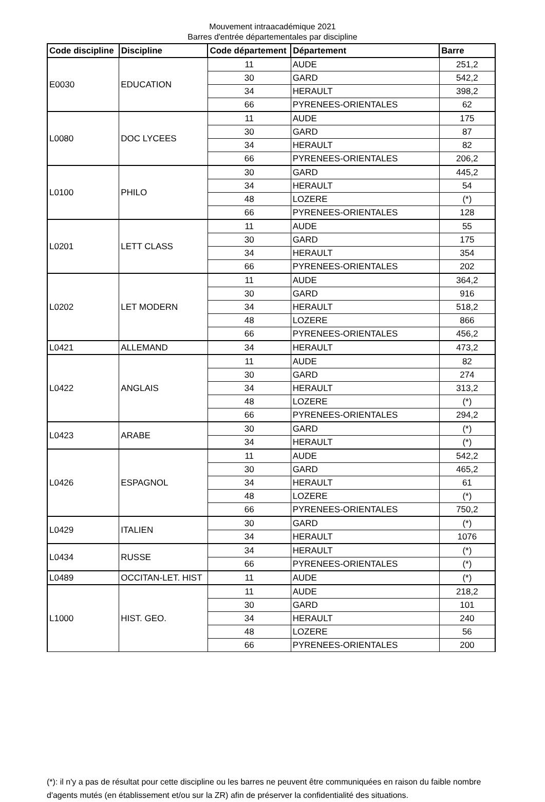Mouvement intraacadémique 2021
Barres d'entrée départementales par discipline
| Code discipline | Discipline | Code département | Département | Barre |
| --- | --- | --- | --- | --- |
| E0030 | EDUCATION | 11 | AUDE | 251,2 |
| | | 30 | GARD | 542,2 |
| | | 34 | HERAULT | 398,2 |
| | | 66 | PYRENEES-ORIENTALES | 62 |
| L0080 | DOC LYCEES | 11 | AUDE | 175 |
| | | 30 | GARD | 87 |
| | | 34 | HERAULT | 82 |
| | | 66 | PYRENEES-ORIENTALES | 206,2 |
| L0100 | PHILO | 30 | GARD | 445,2 |
| | | 34 | HERAULT | 54 |
| | | 48 | LOZERE | (*) |
| | | 66 | PYRENEES-ORIENTALES | 128 |
| L0201 | LETT CLASS | 11 | AUDE | 55 |
| | | 30 | GARD | 175 |
| | | 34 | HERAULT | 354 |
| | | 66 | PYRENEES-ORIENTALES | 202 |
| L0202 | LET MODERN | 11 | AUDE | 364,2 |
| | | 30 | GARD | 916 |
| | | 34 | HERAULT | 518,2 |
| | | 48 | LOZERE | 866 |
| | | 66 | PYRENEES-ORIENTALES | 456,2 |
| L0421 | ALLEMAND | 34 | HERAULT | 473,2 |
| L0422 | ANGLAIS | 11 | AUDE | 82 |
| | | 30 | GARD | 274 |
| | | 34 | HERAULT | 313,2 |
| | | 48 | LOZERE | (*) |
| | | 66 | PYRENEES-ORIENTALES | 294,2 |
| L0423 | ARABE | 30 | GARD | (*) |
| | | 34 | HERAULT | (*) |
| L0426 | ESPAGNOL | 11 | AUDE | 542,2 |
| | | 30 | GARD | 465,2 |
| | | 34 | HERAULT | 61 |
| | | 48 | LOZERE | (*) |
| | | 66 | PYRENEES-ORIENTALES | 750,2 |
| L0429 | ITALIEN | 30 | GARD | (*) |
| | | 34 | HERAULT | 1076 |
| L0434 | RUSSE | 34 | HERAULT | (*) |
| | | 66 | PYRENEES-ORIENTALES | (*) |
| L0489 | OCCITAN-LET. HIST | 11 | AUDE | (*) |
| L1000 | HIST. GEO. | 11 | AUDE | 218,2 |
| | | 30 | GARD | 101 |
| | | 34 | HERAULT | 240 |
| | | 48 | LOZERE | 56 |
| | | 66 | PYRENEES-ORIENTALES | 200 |
(*): il n'y a pas de résultat pour cette discipline ou les barres ne peuvent être communiquées en raison du faible nombre d'agents mutés (en établissement et/ou sur la ZR) afin de préserver la confidentialité des situations.